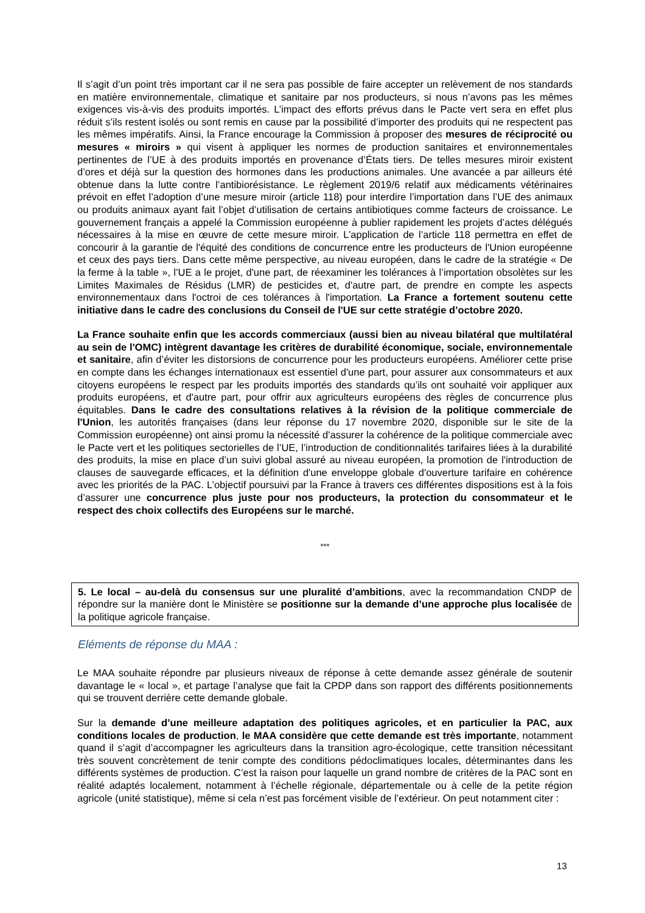Il s’agit d’un point très important car il ne sera pas possible de faire accepter un relèvement de nos standards en matière environnementale, climatique et sanitaire par nos producteurs, si nous n’avons pas les mêmes exigences vis-à-vis des produits importés. L’impact des efforts prévus dans le Pacte vert sera en effet plus réduit s’ils restent isolés ou sont remis en cause par la possibilité d’importer des produits qui ne respectent pas les mêmes impératifs. Ainsi, la France encourage la Commission à proposer des mesures de réciprocité ou mesures « miroirs » qui visent à appliquer les normes de production sanitaires et environnementales pertinentes de l’UE à des produits importés en provenance d’États tiers. De telles mesures miroir existent d’ores et déjà sur la question des hormones dans les productions animales. Une avancée a par ailleurs été obtenue dans la lutte contre l’antibiorésistance. Le règlement 2019/6 relatif aux médicaments vétérinaires prévoit en effet l’adoption d’une mesure miroir (article 118) pour interdire l’importation dans l’UE des animaux ou produits animaux ayant fait l’objet d’utilisation de certains antibiotiques comme facteurs de croissance. Le gouvernement français a appelé la Commission européenne à publier rapidement les projets d’actes délégués nécessaires à la mise en œuvre de cette mesure miroir. L’application de l’article 118 permettra en effet de concourir à la garantie de l'équité des conditions de concurrence entre les producteurs de l'Union européenne et ceux des pays tiers. Dans cette même perspective, au niveau européen, dans le cadre de la stratégie « De la ferme à la table », l’UE a le projet, d'une part, de réexaminer les tolérances à l’importation obsolètes sur les Limites Maximales de Résidus (LMR) de pesticides et, d'autre part, de prendre en compte les aspects environnementaux dans l'octroi de ces tolérances à l'importation. La France a fortement soutenu cette initiative dans le cadre des conclusions du Conseil de l'UE sur cette stratégie d’octobre 2020.
La France souhaite enfin que les accords commerciaux (aussi bien au niveau bilatéral que multilatéral au sein de l'OMC) intègrent davantage les critères de durabilité économique, sociale, environnementale et sanitaire, afin d’éviter les distorsions de concurrence pour les producteurs européens. Améliorer cette prise en compte dans les échanges internationaux est essentiel d'une part, pour assurer aux consommateurs et aux citoyens européens le respect par les produits importés des standards qu’ils ont souhaité voir appliquer aux produits européens, et d'autre part, pour offrir aux agriculteurs européens des règles de concurrence plus équitables. Dans le cadre des consultations relatives à la révision de la politique commerciale de l'Union, les autorités françaises (dans leur réponse du 17 novembre 2020, disponible sur le site de la Commission européenne) ont ainsi promu la nécessité d'assurer la cohérence de la politique commerciale avec le Pacte vert et les politiques sectorielles de l’UE, l’introduction de conditionnalités tarifaires liées à la durabilité des produits, la mise en place d’un suivi global assuré au niveau européen, la promotion de l'introduction de clauses de sauvegarde efficaces, et la définition d'une enveloppe globale d'ouverture tarifaire en cohérence avec les priorités de la PAC. L’objectif poursuivi par la France à travers ces différentes dispositions est à la fois d’assurer une concurrence plus juste pour nos producteurs, la protection du consommateur et le respect des choix collectifs des Européens sur le marché.
***
5. Le local – au-delà du consensus sur une pluralité d’ambitions, avec la recommandation CNDP de répondre sur la manière dont le Ministère se positionne sur la demande d’une approche plus localisée de la politique agricole française.
Eléments de réponse du MAA :
Le MAA souhaite répondre par plusieurs niveaux de réponse à cette demande assez générale de soutenir davantage le « local », et partage l’analyse que fait la CPDP dans son rapport des différents positionnements qui se trouvent derrière cette demande globale.
Sur la demande d’une meilleure adaptation des politiques agricoles, et en particulier la PAC, aux conditions locales de production, le MAA considère que cette demande est très importante, notamment quand il s’agit d’accompagner les agriculteurs dans la transition agro-écologique, cette transition nécessitant très souvent concrètement de tenir compte des conditions pédoclimatiques locales, déterminantes dans les différents systèmes de production. C’est la raison pour laquelle un grand nombre de critères de la PAC sont en réalité adaptés localement, notamment à l’échelle régionale, départementale ou à celle de la petite région agricole (unité statistique), même si cela n’est pas forcément visible de l’extérieur. On peut notamment citer :
13